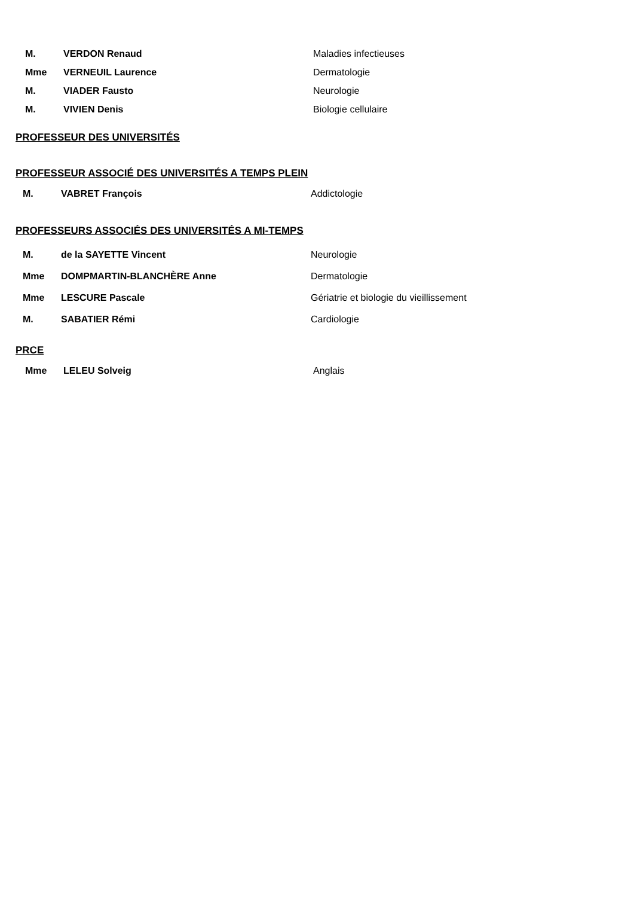| M. | VERDON Renaud | Maladies infectieuses |
| Mme | VERNEUIL Laurence | Dermatologie |
| M. | VIADER Fausto | Neurologie |
| M. | VIVIEN Denis | Biologie cellulaire |
PROFESSEUR DES UNIVERSITÉS
PROFESSEUR ASSOCIÉ DES UNIVERSITÉS A TEMPS PLEIN
| M. | VABRET François | Addictologie |
PROFESSEURS ASSOCIÉS DES UNIVERSITÉS A MI-TEMPS
| M. | de la SAYETTE Vincent | Neurologie |
| Mme | DOMPMARTIN-BLANCHÈRE Anne | Dermatologie |
| Mme | LESCURE Pascale | Gériatrie et biologie du vieillissement |
| M. | SABATIER Rémi | Cardiologie |
PRCE
| Mme | LELEU Solveig | Anglais |